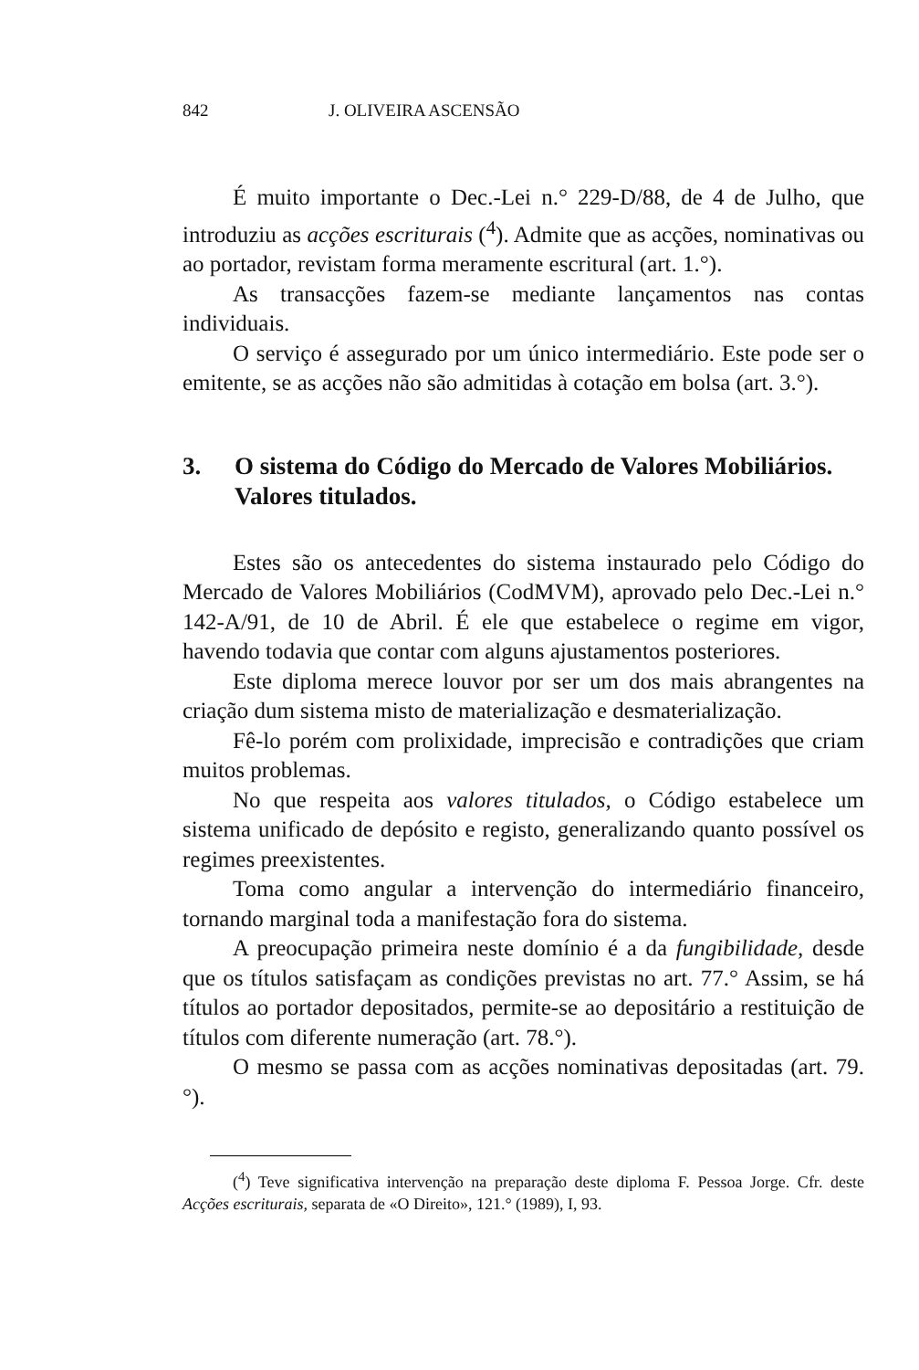842 J. OLIVEIRA ASCENSÃO
É muito importante o Dec.-Lei n.° 229-D/88, de 4 de Julho, que introduziu as acções escriturais (<sup>4</sup>). Admite que as acções, nominativas ou ao portador, revistam forma meramente escritural (art. 1.°).
As transacções fazem-se mediante lançamentos nas contas individuais.
O serviço é assegurado por um único intermediário. Este pode ser o emitente, se as acções não são admitidas à cotação em bolsa (art. 3.°).
3. O sistema do Código do Mercado de Valores Mobiliários. Valores titulados.
Estes são os antecedentes do sistema instaurado pelo Código do Mercado de Valores Mobiliários (CodMVM), aprovado pelo Dec.-Lei n.° 142-A/91, de 10 de Abril. É ele que estabelece o regime em vigor, havendo todavia que contar com alguns ajustamentos posteriores.
Este diploma merece louvor por ser um dos mais abrangentes na criação dum sistema misto de materialização e desmaterialização.
Fê-lo porém com prolixidade, imprecisão e contradições que criam muitos problemas.
No que respeita aos valores titulados, o Código estabelece um sistema unificado de depósito e registo, generalizando quanto possível os regimes preexistentes.
Toma como angular a intervenção do intermediário financeiro, tornando marginal toda a manifestação fora do sistema.
A preocupação primeira neste domínio é a da fungibilidade, desde que os títulos satisfaçam as condições previstas no art. 77.° Assim, se há títulos ao portador depositados, permite-se ao depositário a restituição de títulos com diferente numeração (art. 78.°).
O mesmo se passa com as acções nominativas depositadas (art. 79.°).
(<sup>4</sup>) Teve significativa intervenção na preparação deste diploma F. Pessoa Jorge. Cfr. deste Acções escriturais, separata de «O Direito», 121.° (1989), I, 93.